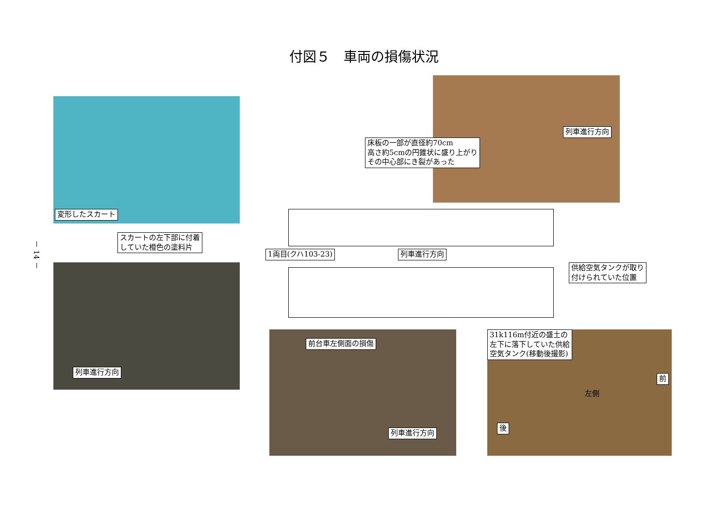付図５　車両の損傷状況
－ 14 －
変形したスカート
スカートの左下部に付着
していた橙色の塗料片
列車進行方向
床板の一部が直径約70cm
高さ約5cmの円錐状に盛り上がり
その中心部にき裂があった
列車進行方向
1両目(クハ103-23) 列車進行方向
供給空気タンクが取り
付けられていた位置
前台車左側面の損傷
列車進行方向
31k116m付近の盛土の
左下に落下していた供給
空気タンク(移動後撮影)
前
左側
後